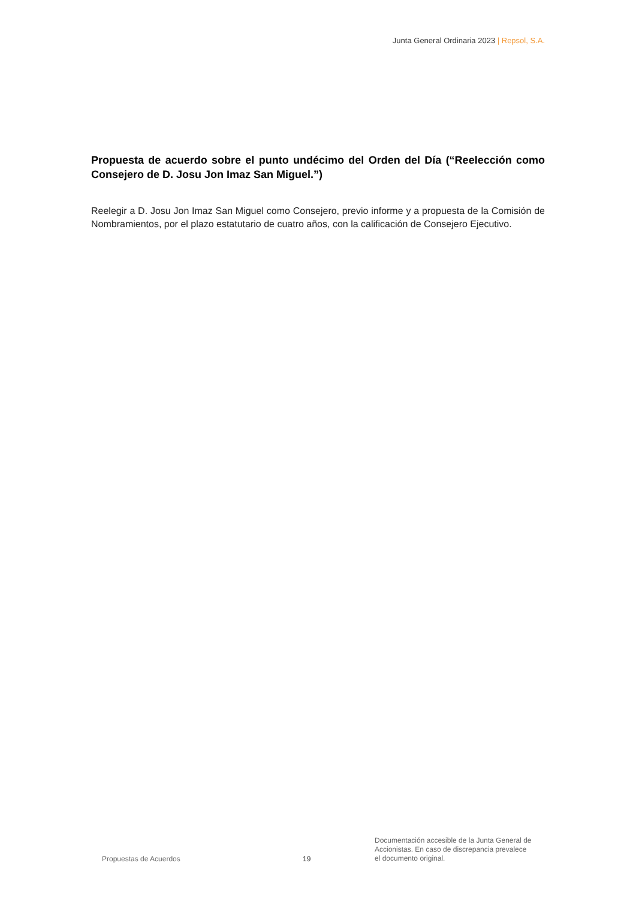Junta General Ordinaria 2023 | Repsol, S.A.
Propuesta de acuerdo sobre el punto undécimo del Orden del Día (“Reelección como Consejero de D. Josu Jon Imaz San Miguel.”)
Reelegir a D. Josu Jon Imaz San Miguel como Consejero, previo informe y a propuesta de la Comisión de Nombramientos, por el plazo estatutario de cuatro años, con la calificación de Consejero Ejecutivo.
Propuestas de Acuerdos
19
Documentación accesible de la Junta General de Accionistas. En caso de discrepancia prevalece el documento original.